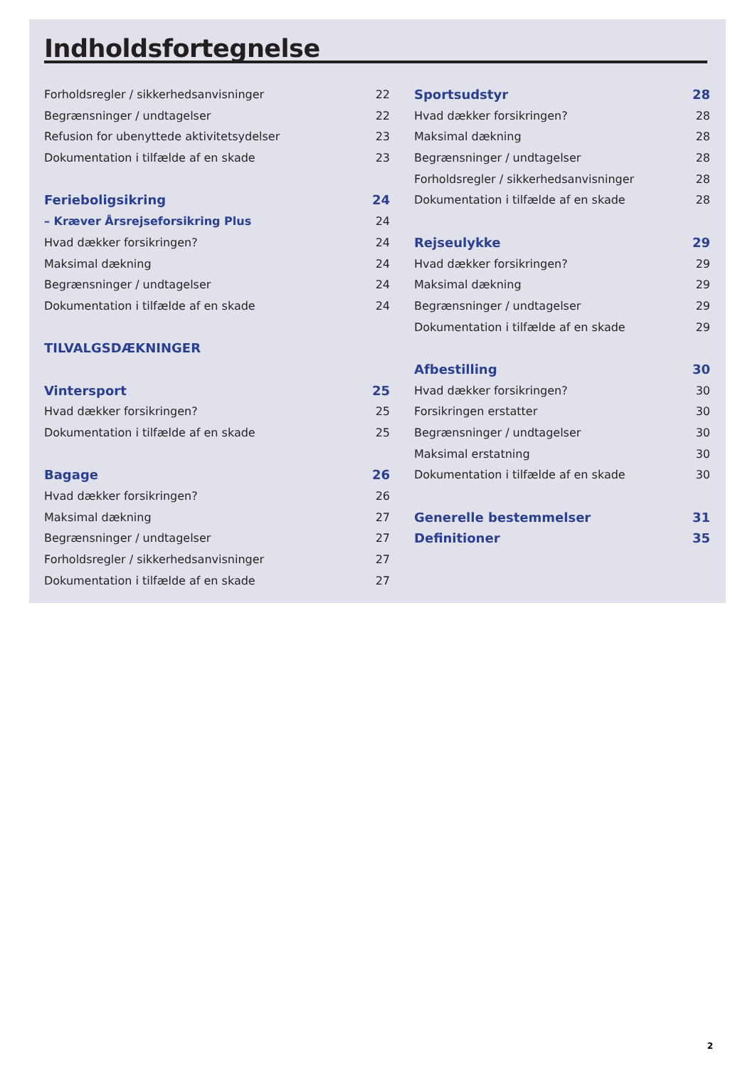Indholdsfortegnelse
Forholdsregler / sikkerhedsanvisninger 22
Begrænsninger / undtagelser 22
Refusion for ubenyttede aktivitetsydelser 23
Dokumentation i tilfælde af en skade 23
Ferieboligsikring 24
– Kræver Årsrejseforsikring Plus 24
Hvad dækker forsikringen? 24
Maksimal dækning 24
Begrænsninger / undtagelser 24
Dokumentation i tilfælde af en skade 24
TILVALGSDÆKNINGER
Vintersport 25
Hvad dækker forsikringen? 25
Dokumentation i tilfælde af en skade 25
Bagage 26
Hvad dækker forsikringen? 26
Maksimal dækning 27
Begrænsninger / undtagelser 27
Forholdsregler / sikkerhedsanvisninger 27
Dokumentation i tilfælde af en skade 27
Sportsudstyr 28
Hvad dækker forsikringen? 28
Maksimal dækning 28
Begrænsninger / undtagelser 28
Forholdsregler / sikkerhedsanvisninger 28
Dokumentation i tilfælde af en skade 28
Rejseulykke 29
Hvad dækker forsikringen? 29
Maksimal dækning 29
Begrænsninger / undtagelser 29
Dokumentation i tilfælde af en skade 29
Afbestilling 30
Hvad dækker forsikringen? 30
Forsikringen erstatter 30
Begrænsninger / undtagelser 30
Maksimal erstatning 30
Dokumentation i tilfælde af en skade 30
Generelle bestemmelser 31
Definitioner 35
2